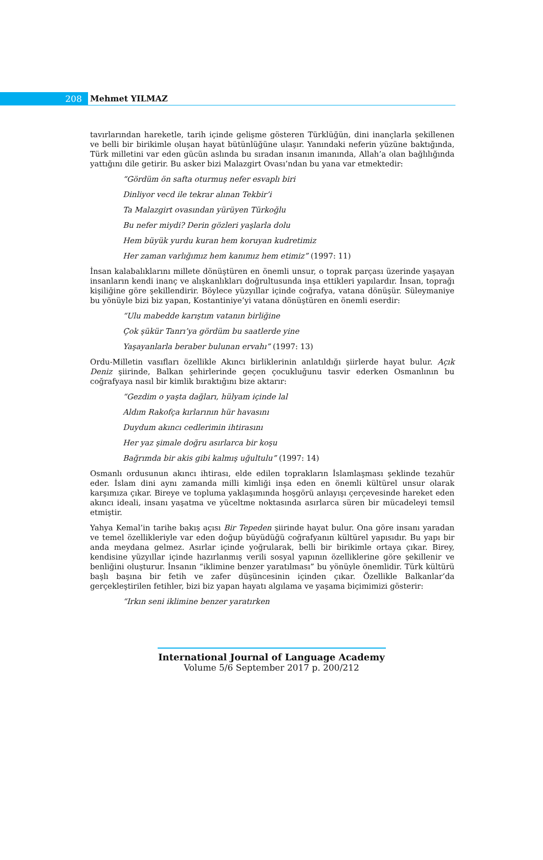208
Mehmet YILMAZ
tavırlarından hareketle, tarih içinde gelişme gösteren Türklüğün, dini inançlarla şekillenen ve belli bir birikimle oluşan hayat bütünlüğüne ulaşır. Yanındaki neferin yüzüne baktığında, Türk milletini var eden gücün aslında bu sıradan insanın imanında, Allah’a olan bağlılığında yattığını dile getirir. Bu asker bizi Malazgirt Ovası’ndan bu yana var etmektedir:
“Gördüm ön safta oturmuş nefer esvaplı biri
Dinliyor vecd ile tekrar alınan Tekbir’i
Ta Malazgirt ovasından yürüyen Türkoğlu
Bu nefer miydi? Derin gözleri yaşlarla dolu
Hem büyük yurdu kuran hem koruyan kudretimiz
Her zaman varlığımız hem kanımız hem etimiz” (1997: 11)
İnsan kalabalıklarını millete dönüştüren en önemli unsur, o toprak parçası üzerinde yaşayan insanların kendi inanç ve alışkanlıkları doğrultusunda inşa ettikleri yapılardır. İnsan, toprağı kişiliğine göre şekillendirir. Böylece yüzyıllar içinde coğrafya, vatana dönüşür. Süleymaniye bu yönüyle bizi biz yapan, Kostantiniye’yi vatana dönüştüren en önemli eserdir:
“Ulu mabedde karıştım vatanın birliğine
Çok şükür Tanrı’ya gördüm bu saatlerde yine
Yaşayanlarla beraber bulunan ervahı” (1997: 13)
Ordu-Milletin vasıfları özellikle Akıncı birliklerinin anlatıldığı şiirlerde hayat bulur. Açık Deniz şiirinde, Balkan şehirlerinde geçen çocukluğunu tasvir ederken Osmanlının bu coğrafyaya nasıl bir kimlik bıraktığını bize aktarır:
“Gezdim o yaşta dağları, hülyam içinde lal
Aldım Rakofça kırlarının hür havasını
Duydum akıncı cedlerimin ihtirasını
Her yaz şimale doğru asırlarca bir koşu
Bağrımda bir akis gibi kalmış uğultulu” (1997: 14)
Osmanlı ordusunun akıncı ihtirası, elde edilen toprakların İslamlaşması şeklinde tezahür eder. İslam dini aynı zamanda milli kimliği inşa eden en önemli kültürel unsur olarak karşımıza çıkar. Bireye ve topluma yaklaşımında hoşgörü anlayışı çerçevesinde hareket eden akıncı ideali, insanı yaşatma ve yüceltme noktasında asırlarca süren bir mücadeleyi temsil etmiştir.
Yahya Kemal’in tarihe bakış açısı Bir Tepeden şiirinde hayat bulur. Ona göre insanı yaradan ve temel özellikleriyle var eden doğup büyüdüğü coğrafyanın kültürel yapısıdır. Bu yapı bir anda meydana gelmez. Asırlar içinde yoğrularak, belli bir birikimle ortaya çıkar. Birey, kendisine yüzyıllar içinde hazırlanmış verili sosyal yapının özelliklerine göre şekillenir ve benliğini oluşturur. İnsanın “iklimine benzer yaratılması” bu yönüyle önemlidir. Türk kültürü başlı başına bir fetih ve zafer düşüncesinin içinden çıkar. Özellikle Balkanlar’da gerçekleştirilen fetihler, bizi biz yapan hayatı algılama ve yaşama biçimimizi gösterir:
“Irkın seni iklimine benzer yaratırken
International Journal of Language Academy
Volume 5/6 September 2017 p. 200/212